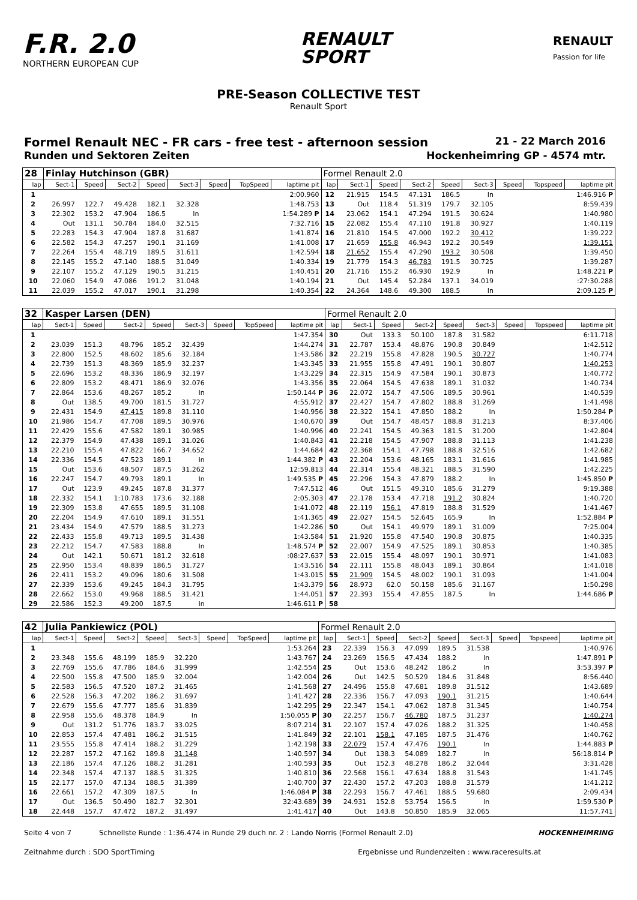F.R. 2.0
NORTHERN EUROPEAN CUP
RENAULT
SPORT
RENAULT
Passion for life
PRE-Season COLLECTIVE TEST
Renault Sport
Formel Renault NEC - FR cars - free test - afternoon session 21 - 22 March 2016
Runden und Sektoren Zeiten Hockenheimring GP - 4574 mtr.
| 28 | Finlay Hutchinson (GBR) | | | | | | | | Formel Renault 2.0 | | | | | | | | |
| lap | Sect-1 | Speed | Sect-2 | Speed | Sect-3 | Speed | TopSpeed | laptime pit | lap | Sect-1 | Speed | Sect-2 | Speed | Sect-3 | Speed | Topspeed | laptime pit |
| 1 | | | | | | | | 2:00.960 | 12 | 21.915 | 154.5 | 47.131 | 186.5 | In | | | 1:46.916 P |
| 2 | 26.997 | 122.7 | 49.428 | 182.1 | 32.328 | | | 1:48.753 | 13 | Out | 118.4 | 51.319 | 179.7 | 32.105 | | | 8:59.439 |
| 3 | 22.302 | 153.2 | 47.904 | 186.5 | In | | | 1:54.289 P | 14 | 23.062 | 154.1 | 47.294 | 191.5 | 30.624 | | | 1:40.980 |
| 4 | Out | 131.1 | 50.784 | 184.0 | 32.515 | | | 7:32.716 | 15 | 22.082 | 155.4 | 47.110 | 191.8 | 30.927 | | | 1:40.119 |
| 5 | 22.283 | 154.3 | 47.904 | 187.8 | 31.687 | | | 1:41.874 | 16 | 21.810 | 154.5 | 47.000 | 192.2 | 30.412 | | | 1:39.222 |
| 6 | 22.582 | 154.3 | 47.257 | 190.1 | 31.169 | | | 1:41.008 | 17 | 21.659 | 155.8 | 46.943 | 192.2 | 30.549 | | | 1:39.151 |
| 7 | 22.264 | 155.4 | 48.719 | 189.5 | 31.611 | | | 1:42.594 | 18 | 21.652 | 155.4 | 47.290 | 193.2 | 30.508 | | | 1:39.450 |
| 8 | 22.145 | 155.2 | 47.140 | 188.5 | 31.049 | | | 1:40.334 | 19 | 21.779 | 154.3 | 46.783 | 191.5 | 30.725 | | | 1:39.287 |
| 9 | 22.107 | 155.2 | 47.129 | 190.5 | 31.215 | | | 1:40.451 | 20 | 21.716 | 155.2 | 46.930 | 192.9 | In | | | 1:48.221 P |
| 10 | 22.060 | 154.9 | 47.086 | 191.2 | 31.048 | | | 1:40.194 | 21 | Out | 145.4 | 52.284 | 137.1 | 34.019 | | | :27:30.288 |
| 11 | 22.039 | 155.2 | 47.017 | 190.1 | 31.298 | | | 1:40.354 | 22 | 24.364 | 148.6 | 49.300 | 188.5 | In | | | 2:09.125 P |
| 32 | Kasper Larsen (DEN) | | | | | | | | Formel Renault 2.0 | | | | | | | | |
| lap | Sect-1 | Speed | Sect-2 | Speed | Sect-3 | Speed | TopSpeed | laptime pit | lap | Sect-1 | Speed | Sect-2 | Speed | Sect-3 | Speed | Topspeed | laptime pit |
| 1 | | | | | | | | 1:47.354 | 30 | Out | 133.3 | 50.100 | 187.8 | 31.582 | | | 6:11.718 |
| 2 | 23.039 | 151.3 | 48.796 | 185.2 | 32.439 | | | 1:44.274 | 31 | 22.787 | 153.4 | 48.876 | 190.8 | 30.849 | | | 1:42.512 |
| 3 | 22.800 | 152.5 | 48.602 | 185.6 | 32.184 | | | 1:43.586 | 32 | 22.219 | 155.8 | 47.828 | 190.5 | 30.727 | | | 1:40.774 |
| 4 | 22.739 | 151.3 | 48.369 | 185.9 | 32.237 | | | 1:43.345 | 33 | 21.955 | 155.8 | 47.491 | 190.1 | 30.807 | | | 1:40.253 |
| 5 | 22.696 | 153.2 | 48.336 | 186.9 | 32.197 | | | 1:43.229 | 34 | 22.315 | 154.9 | 47.584 | 190.1 | 30.873 | | | 1:40.772 |
| 6 | 22.809 | 153.2 | 48.471 | 186.9 | 32.076 | | | 1:43.356 | 35 | 22.064 | 154.5 | 47.638 | 189.1 | 31.032 | | | 1:40.734 |
| 7 | 22.864 | 153.6 | 48.267 | 185.2 | In | | | 1:50.144 P | 36 | 22.072 | 154.7 | 47.506 | 189.5 | 30.961 | | | 1:40.539 |
| 8 | Out | 138.5 | 49.700 | 181.5 | 31.727 | | | 4:55.912 | 37 | 22.427 | 154.7 | 47.802 | 188.8 | 31.269 | | | 1:41.498 |
| 9 | 22.431 | 154.9 | 47.415 | 189.8 | 31.110 | | | 1:40.956 | 38 | 22.322 | 154.1 | 47.850 | 188.2 | In | | | 1:50.284 P |
| 10 | 21.986 | 154.7 | 47.708 | 189.5 | 30.976 | | | 1:40.670 | 39 | Out | 154.7 | 48.457 | 188.8 | 31.213 | | | 8:37.406 |
| 11 | 22.429 | 155.6 | 47.582 | 189.1 | 30.985 | | | 1:40.996 | 40 | 22.241 | 154.5 | 49.363 | 181.5 | 31.200 | | | 1:42.804 |
| 12 | 22.379 | 154.9 | 47.438 | 189.1 | 31.026 | | | 1:40.843 | 41 | 22.218 | 154.5 | 47.907 | 188.8 | 31.113 | | | 1:41.238 |
| 13 | 22.210 | 155.4 | 47.822 | 166.7 | 34.652 | | | 1:44.684 | 42 | 22.368 | 154.1 | 47.798 | 188.8 | 32.516 | | | 1:42.682 |
| 14 | 22.336 | 154.5 | 47.523 | 189.1 | In | | | 1:44.382 P | 43 | 22.204 | 153.6 | 48.165 | 183.1 | 31.616 | | | 1:41.985 |
| 15 | Out | 153.6 | 48.507 | 187.5 | 31.262 | | | 12:59.813 | 44 | 22.314 | 155.4 | 48.321 | 188.5 | 31.590 | | | 1:42.225 |
| 16 | 22.247 | 154.7 | 49.793 | 189.1 | In | | | 1:49.535 P | 45 | 22.296 | 154.3 | 47.879 | 188.2 | In | | | 1:45.850 P |
| 17 | Out | 123.9 | 49.245 | 187.8 | 31.377 | | | 7:47.512 | 46 | Out | 151.5 | 49.310 | 185.6 | 31.279 | | | 9:19.388 |
| 18 | 22.332 | 154.1 | 1:10.783 | 173.6 | 32.188 | | | 2:05.303 | 47 | 22.178 | 153.4 | 47.718 | 191.2 | 30.824 | | | 1:40.720 |
| 19 | 22.309 | 153.8 | 47.655 | 189.5 | 31.108 | | | 1:41.072 | 48 | 22.119 | 156.1 | 47.819 | 188.8 | 31.529 | | | 1:41.467 |
| 20 | 22.204 | 154.9 | 47.610 | 189.1 | 31.551 | | | 1:41.365 | 49 | 22.027 | 154.5 | 52.645 | 165.9 | In | | | 1:52.884 P |
| 21 | 23.434 | 154.9 | 47.579 | 188.5 | 31.273 | | | 1:42.286 | 50 | Out | 154.1 | 49.979 | 189.1 | 31.009 | | | 7:25.004 |
| 22 | 22.433 | 155.8 | 49.713 | 189.5 | 31.438 | | | 1:43.584 | 51 | 21.920 | 155.8 | 47.540 | 190.8 | 30.875 | | | 1:40.335 |
| 23 | 22.212 | 154.7 | 47.583 | 188.8 | In | | | 1:48.574 P | 52 | 22.007 | 154.9 | 47.525 | 189.1 | 30.853 | | | 1:40.385 |
| 24 | Out | 142.1 | 50.671 | 181.2 | 32.618 | | | :08:27.637 | 53 | 22.015 | 155.4 | 48.097 | 190.1 | 30.971 | | | 1:41.083 |
| 25 | 22.950 | 153.4 | 48.839 | 186.5 | 31.727 | | | 1:43.516 | 54 | 22.111 | 155.8 | 48.043 | 189.1 | 30.864 | | | 1:41.018 |
| 26 | 22.411 | 153.2 | 49.096 | 180.6 | 31.508 | | | 1:43.015 | 55 | 21.909 | 154.5 | 48.002 | 190.1 | 31.093 | | | 1:41.004 |
| 27 | 22.339 | 153.6 | 49.245 | 184.3 | 31.795 | | | 1:43.379 | 56 | 28.973 | 62.0 | 50.158 | 185.6 | 31.167 | | | 1:50.298 |
| 28 | 22.662 | 153.0 | 49.968 | 188.5 | 31.421 | | | 1:44.051 | 57 | 22.393 | 155.4 | 47.855 | 187.5 | In | | | 1:44.686 P |
| 29 | 22.586 | 152.3 | 49.200 | 187.5 | In | | | 1:46.611 P | 58 | | | | | | | | |
| 42 | Julia Pankiewicz (POL) | | | | | | | | Formel Renault 2.0 | | | | | | | | |
| lap | Sect-1 | Speed | Sect-2 | Speed | Sect-3 | Speed | TopSpeed | laptime pit | lap | Sect-1 | Speed | Sect-2 | Speed | Sect-3 | Speed | Topspeed | laptime pit |
| 1 | | | | | | | | 1:53.264 | 23 | 22.339 | 156.3 | 47.099 | 189.5 | 31.538 | | | 1:40.976 |
| 2 | 23.348 | 155.6 | 48.199 | 185.9 | 32.220 | | | 1:43.767 | 24 | 23.269 | 156.5 | 47.434 | 188.2 | In | | | 1:47.891 P |
| 3 | 22.769 | 155.6 | 47.786 | 184.6 | 31.999 | | | 1:42.554 | 25 | Out | 153.6 | 48.242 | 186.2 | In | | | 3:53.397 P |
| 4 | 22.500 | 155.8 | 47.500 | 185.9 | 32.004 | | | 1:42.004 | 26 | Out | 142.5 | 50.529 | 184.6 | 31.848 | | | 8:56.440 |
| 5 | 22.583 | 156.5 | 47.520 | 187.2 | 31.465 | | | 1:41.568 | 27 | 24.496 | 155.8 | 47.681 | 189.8 | 31.512 | | | 1:43.689 |
| 6 | 22.528 | 156.3 | 47.202 | 186.2 | 31.697 | | | 1:41.427 | 28 | 22.336 | 156.7 | 47.093 | 190.1 | 31.215 | | | 1:40.644 |
| 7 | 22.679 | 155.6 | 47.777 | 185.6 | 31.839 | | | 1:42.295 | 29 | 22.347 | 154.1 | 47.062 | 187.8 | 31.345 | | | 1:40.754 |
| 8 | 22.958 | 155.6 | 48.378 | 184.9 | In | | | 1:50.055 P | 30 | 22.257 | 156.7 | 46.780 | 187.5 | 31.237 | | | 1:40.274 |
| 9 | Out | 131.2 | 51.776 | 183.7 | 33.025 | | | 8:07.214 | 31 | 22.107 | 157.4 | 47.026 | 188.2 | 31.325 | | | 1:40.458 |
| 10 | 22.853 | 157.4 | 47.481 | 186.2 | 31.515 | | | 1:41.849 | 32 | 22.101 | 158.1 | 47.185 | 187.5 | 31.476 | | | 1:40.762 |
| 11 | 23.555 | 155.8 | 47.414 | 188.2 | 31.229 | | | 1:42.198 | 33 | 22.079 | 157.4 | 47.476 | 190.1 | In | | | 1:44.883 P |
| 12 | 22.287 | 157.2 | 47.162 | 189.8 | 31.148 | | | 1:40.597 | 34 | Out | 138.3 | 54.089 | 182.7 | In | | | 56:18.814 P |
| 13 | 22.186 | 157.4 | 47.126 | 188.2 | 31.281 | | | 1:40.593 | 35 | Out | 152.3 | 48.278 | 186.2 | 32.044 | | | 3:31.428 |
| 14 | 22.348 | 157.4 | 47.137 | 188.5 | 31.325 | | | 1:40.810 | 36 | 22.568 | 156.1 | 47.634 | 188.8 | 31.543 | | | 1:41.745 |
| 15 | 22.177 | 157.0 | 47.134 | 188.5 | 31.389 | | | 1:40.700 | 37 | 22.430 | 157.2 | 47.203 | 188.8 | 31.579 | | | 1:41.212 |
| 16 | 22.661 | 157.2 | 47.309 | 187.5 | In | | | 1:46.084 P | 38 | 22.293 | 156.7 | 47.461 | 188.5 | 59.680 | | | 2:09.434 |
| 17 | Out | 136.5 | 50.490 | 182.7 | 32.301 | | | 32:43.689 | 39 | 24.931 | 152.8 | 53.754 | 156.5 | In | | | 1:59.530 P |
| 18 | 22.448 | 157.7 | 47.472 | 187.2 | 31.497 | | | 1:41.417 | 40 | Out | 143.8 | 50.850 | 185.9 | 32.065 | | | 11:57.741 |
Seite 4 von 7 Schnellste Runde : 1:36.474 in Runde 29 duch nr. 2 : Lando Norris (Formel Renault 2.0) HOCKENHEIMRING
Zeitnahme durch : SDO SportTiming Ergebnisse und Rundenzeiten : www.raceresults.at